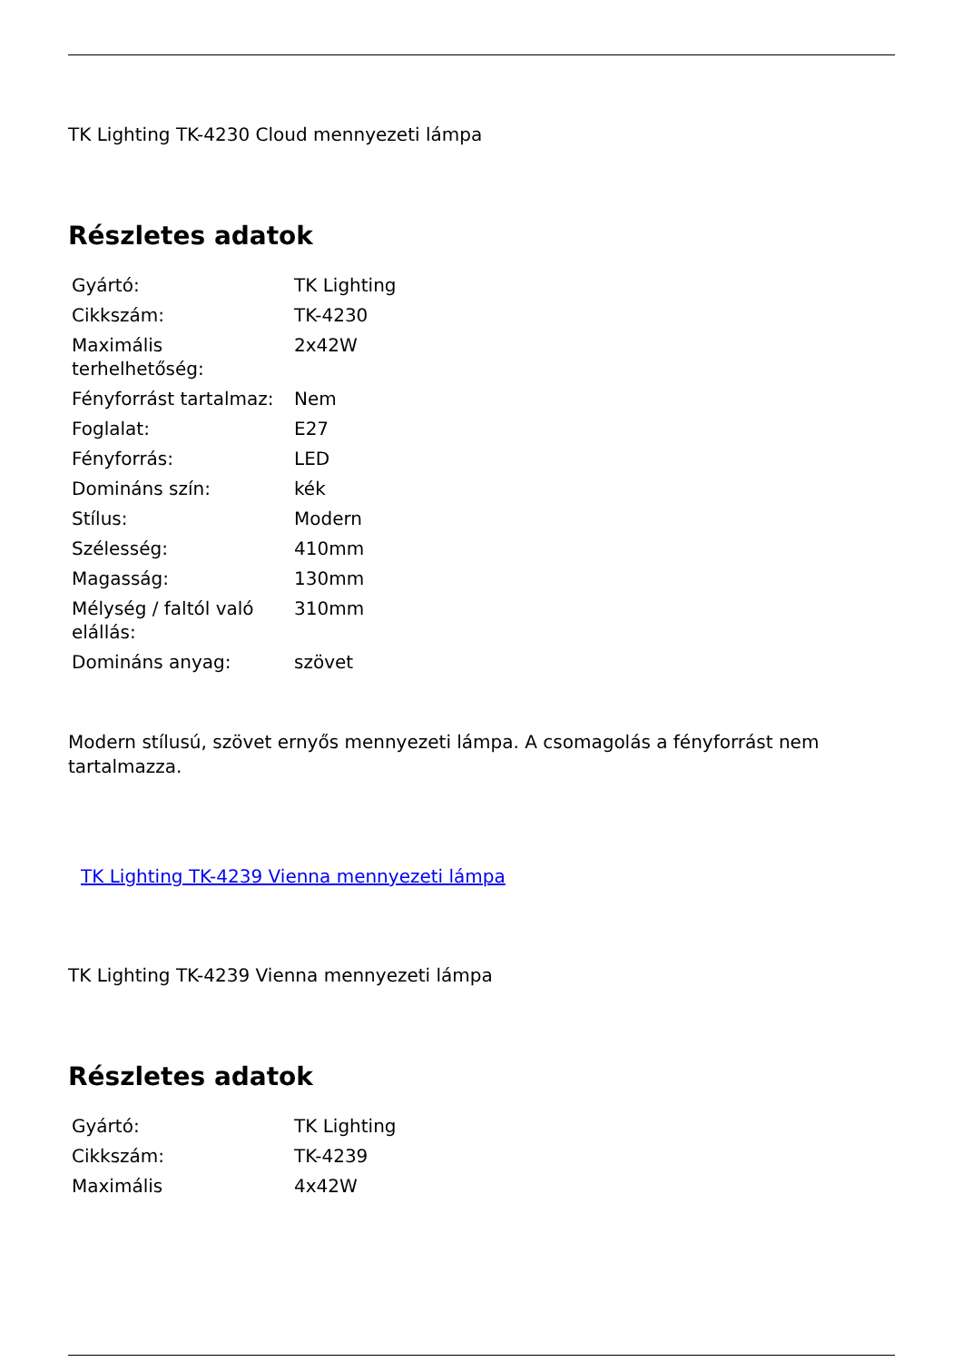TK Lighting TK-4230 Cloud mennyezeti lámpa
Részletes adatok
| Gyártó: | TK Lighting |
| Cikkszám: | TK-4230 |
| Maximális terhelhetőség: | 2x42W |
| Fényforrást tartalmaz: | Nem |
| Foglalat: | E27 |
| Fényforrás: | LED |
| Domináns szín: | kék |
| Stílus: | Modern |
| Szélesség: | 410mm |
| Magasság: | 130mm |
| Mélység / faltól való elállás: | 310mm |
| Domináns anyag: | szövet |
Modern stílusú, szövet ernyős mennyezeti lámpa. A csomagolás a fényforrást nem tartalmazza.
TK Lighting TK-4239 Vienna mennyezeti lámpa
TK Lighting TK-4239 Vienna mennyezeti lámpa
Részletes adatok
| Gyártó: | TK Lighting |
| Cikkszám: | TK-4239 |
| Maximális | 4x42W |